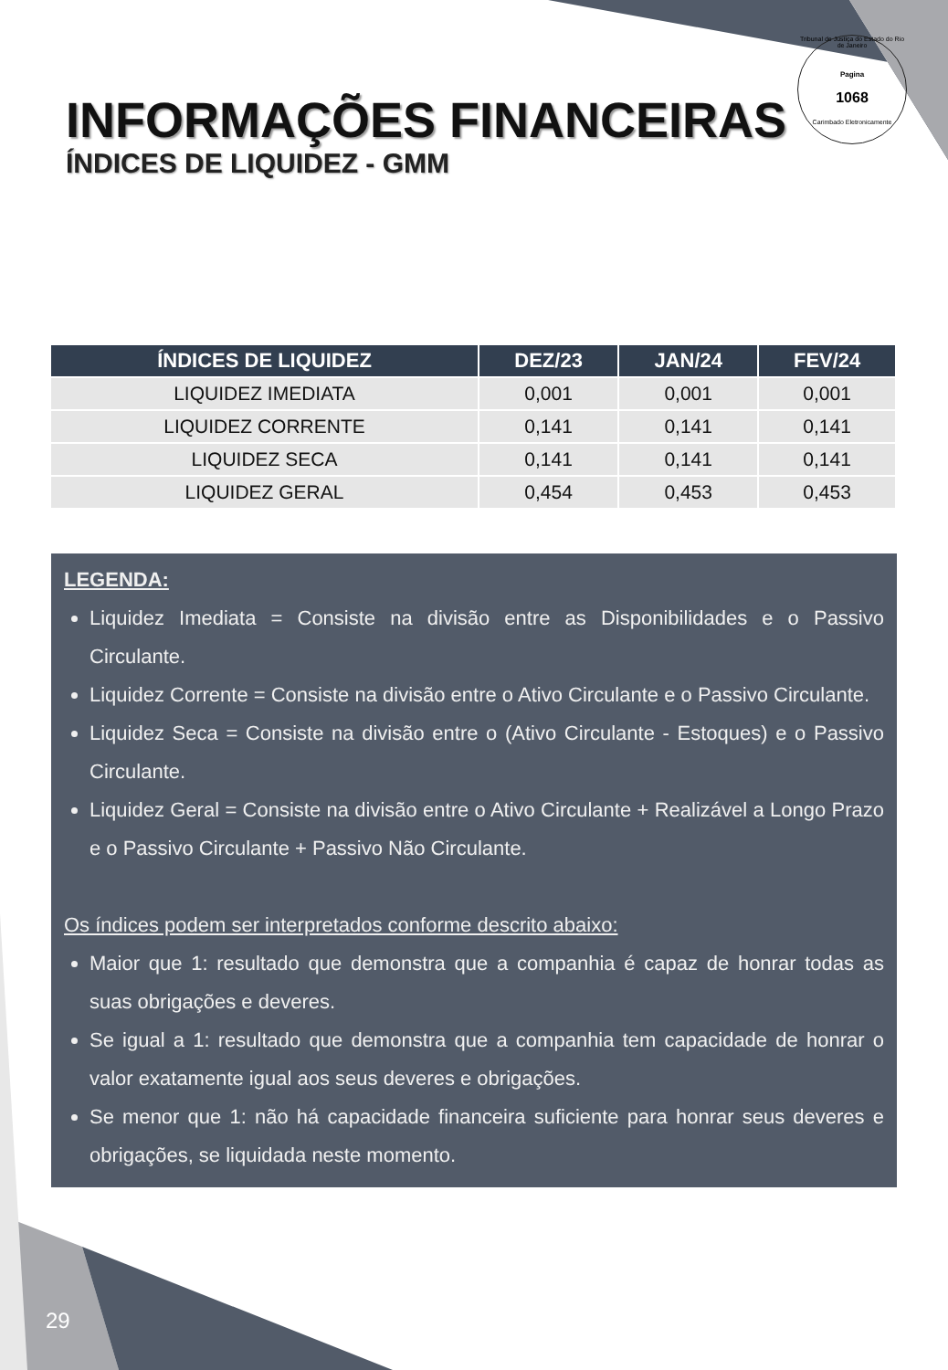Tribunal de Justiça do Estado do Rio de Janeiro
Pagina
1068
Carimbado Eletronicamente
INFORMAÇÕES FINANCEIRAS
ÍNDICES DE LIQUIDEZ - GMM
| ÍNDICES DE LIQUIDEZ | DEZ/23 | JAN/24 | FEV/24 |
| --- | --- | --- | --- |
| LIQUIDEZ IMEDIATA | 0,001 | 0,001 | 0,001 |
| LIQUIDEZ CORRENTE | 0,141 | 0,141 | 0,141 |
| LIQUIDEZ SECA | 0,141 | 0,141 | 0,141 |
| LIQUIDEZ GERAL | 0,454 | 0,453 | 0,453 |
LEGENDA:
Liquidez Imediata = Consiste na divisão entre as Disponibilidades e o Passivo Circulante.
Liquidez Corrente = Consiste na divisão entre o Ativo Circulante e o Passivo Circulante.
Liquidez Seca = Consiste na divisão entre o (Ativo Circulante - Estoques) e o Passivo Circulante.
Liquidez Geral = Consiste na divisão entre o Ativo Circulante + Realizável a Longo Prazo e o Passivo Circulante + Passivo Não Circulante.
Os índices podem ser interpretados conforme descrito abaixo:
Maior que 1: resultado que demonstra que a companhia é capaz de honrar todas as suas obrigações e deveres.
Se igual a 1: resultado que demonstra que a companhia tem capacidade de honrar o valor exatamente igual aos seus deveres e obrigações.
Se menor que 1: não há capacidade financeira suficiente para honrar seus deveres e obrigações, se liquidada neste momento.
29